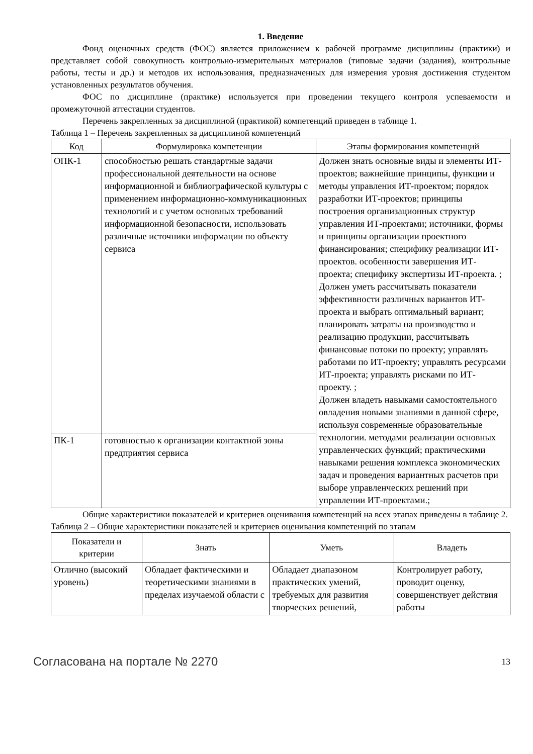1. Введение
Фонд оценочных средств (ФОС) является приложением к рабочей программе дисциплины (практики) и представляет собой совокупность контрольно-измерительных материалов (типовые задачи (задания), контрольные работы, тесты и др.) и методов их использования, предназначенных для измерения уровня достижения студентом установленных результатов обучения.
ФОС по дисциплине (практике) используется при проведении текущего контроля успеваемости и промежуточной аттестации студентов.
Перечень закрепленных за дисциплиной (практикой) компетенций приведен в таблице 1.
Таблица 1 – Перечень закрепленных за дисциплиной компетенций
| Код | Формулировка компетенции | Этапы формирования компетенций |
| --- | --- | --- |
| ОПК-1 | способностью решать стандартные задачи профессиональной деятельности на основе информационной и библиографической культуры с применением информационно-коммуникационных технологий и с учетом основных требований информационной безопасности, использовать различные источники информации по объекту сервиса | Должен знать основные виды и элементы ИТ-проектов; важнейшие принципы, функции и методы управления ИТ-проектом; порядок разработки ИТ-проектов; принципы построения организационных структур управления ИТ-проектами; источники, формы и принципы организации проектного финансирования; специфику реализации ИТ-проектов. особенности завершения ИТ-проекта; специфику экспертизы ИТ-проекта. ; Должен уметь рассчитывать показатели эффективности различных вариантов ИТ-проекта и выбрать оптимальный вариант; планировать затраты на производство и реализацию продукции, рассчитывать финансовые потоки по проекту; управлять работами по ИТ-проекту; управлять ресурсами ИТ-проекта; управлять рисками по ИТ-проекту. ; Должен владеть навыками самостоятельного овладения новыми знаниями в данной сфере, используя современные образовательные технологии. методами реализации основных управленческих функций; практическими навыками решения комплекса экономических задач и проведения вариантных расчетов при выборе управленческих решений при управлении ИТ-проектами.; |
| ПК-1 | готовностью к организации контактной зоны предприятия сервиса | |
Общие характеристики показателей и критериев оценивания компетенций на всех этапах приведены в таблице 2.
Таблица 2 – Общие характеристики показателей и критериев оценивания компетенций по этапам
| Показатели и критерии | Знать | Уметь | Владеть |
| --- | --- | --- | --- |
| Отлично (высокий уровень) | Обладает фактическими и теоретическими знаниями в пределах изучаемой области с | Обладает диапазоном практических умений, требуемых для развития творческих решений, | Контролирует работу, проводит оценку, совершенствует действия работы |
Согласована на портале № 2270 13